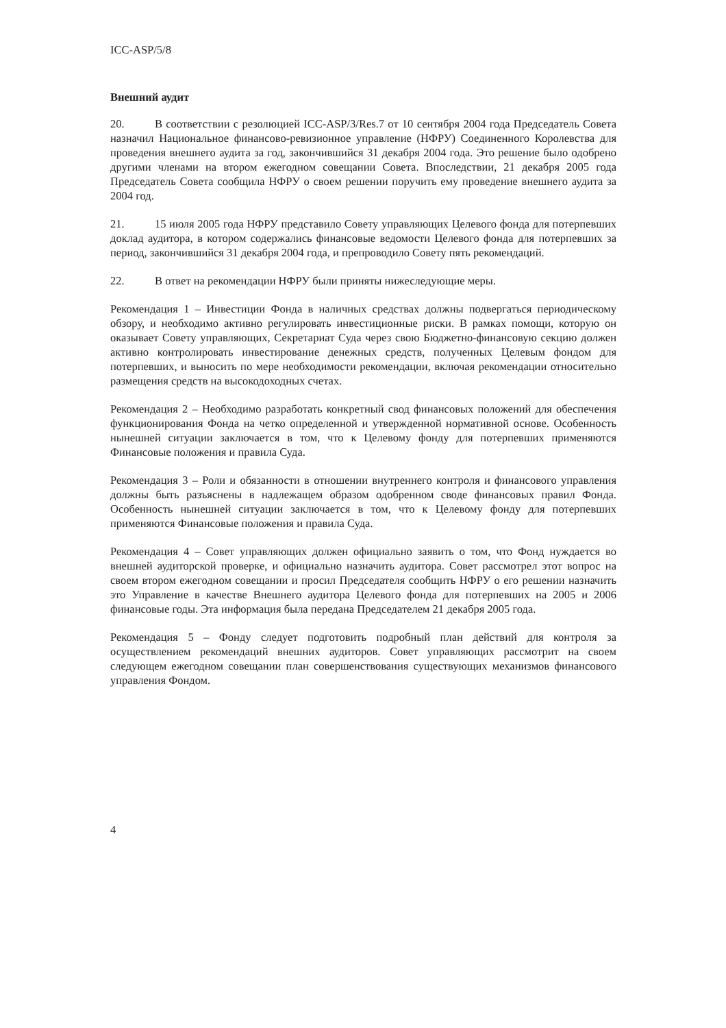ICC-ASP/5/8
Внешний аудит
20. В соответствии с резолюцией ICC-ASP/3/Res.7 от 10 сентября 2004 года Председатель Совета назначил Национальное финансово-ревизионное управление (НФРУ) Соединенного Королевства для проведения внешнего аудита за год, закончившийся 31 декабря 2004 года. Это решение было одобрено другими членами на втором ежегодном совещании Совета. Впоследствии, 21 декабря 2005 года Председатель Совета сообщила НФРУ о своем решении поручить ему проведение внешнего аудита за 2004 год.
21. 15 июля 2005 года НФРУ представило Совету управляющих Целевого фонда для потерпевших доклад аудитора, в котором содержались финансовые ведомости Целевого фонда для потерпевших за период, закончившийся 31 декабря 2004 года, и препроводило Совету пять рекомендаций.
22. В ответ на рекомендации НФРУ были приняты нижеследующие меры.
Рекомендация 1 – Инвестиции Фонда в наличных средствах должны подвергаться периодическому обзору, и необходимо активно регулировать инвестиционные риски. В рамках помощи, которую он оказывает Совету управляющих, Секретариат Суда через свою Бюджетно-финансовую секцию должен активно контролировать инвестирование денежных средств, полученных Целевым фондом для потерпевших, и выносить по мере необходимости рекомендации, включая рекомендации относительно размещения средств на высокодоходных счетах.
Рекомендация 2 – Необходимо разработать конкретный свод финансовых положений для обеспечения функционирования Фонда на четко определенной и утвержденной нормативной основе. Особенность нынешней ситуации заключается в том, что к Целевому фонду для потерпевших применяются Финансовые положения и правила Суда.
Рекомендация 3 – Роли и обязанности в отношении внутреннего контроля и финансового управления должны быть разъяснены в надлежащем образом одобренном своде финансовых правил Фонда. Особенность нынешней ситуации заключается в том, что к Целевому фонду для потерпевших применяются Финансовые положения и правила Суда.
Рекомендация 4 – Совет управляющих должен официально заявить о том, что Фонд нуждается во внешней аудиторской проверке, и официально назначить аудитора. Совет рассмотрел этот вопрос на своем втором ежегодном совещании и просил Председателя сообщить НФРУ о его решении назначить это Управление в качестве Внешнего аудитора Целевого фонда для потерпевших на 2005 и 2006 финансовые годы. Эта информация была передана Председателем 21 декабря 2005 года.
Рекомендация 5 – Фонду следует подготовить подробный план действий для контроля за осуществлением рекомендаций внешних аудиторов. Совет управляющих рассмотрит на своем следующем ежегодном совещании план совершенствования существующих механизмов финансового управления Фондом.
4